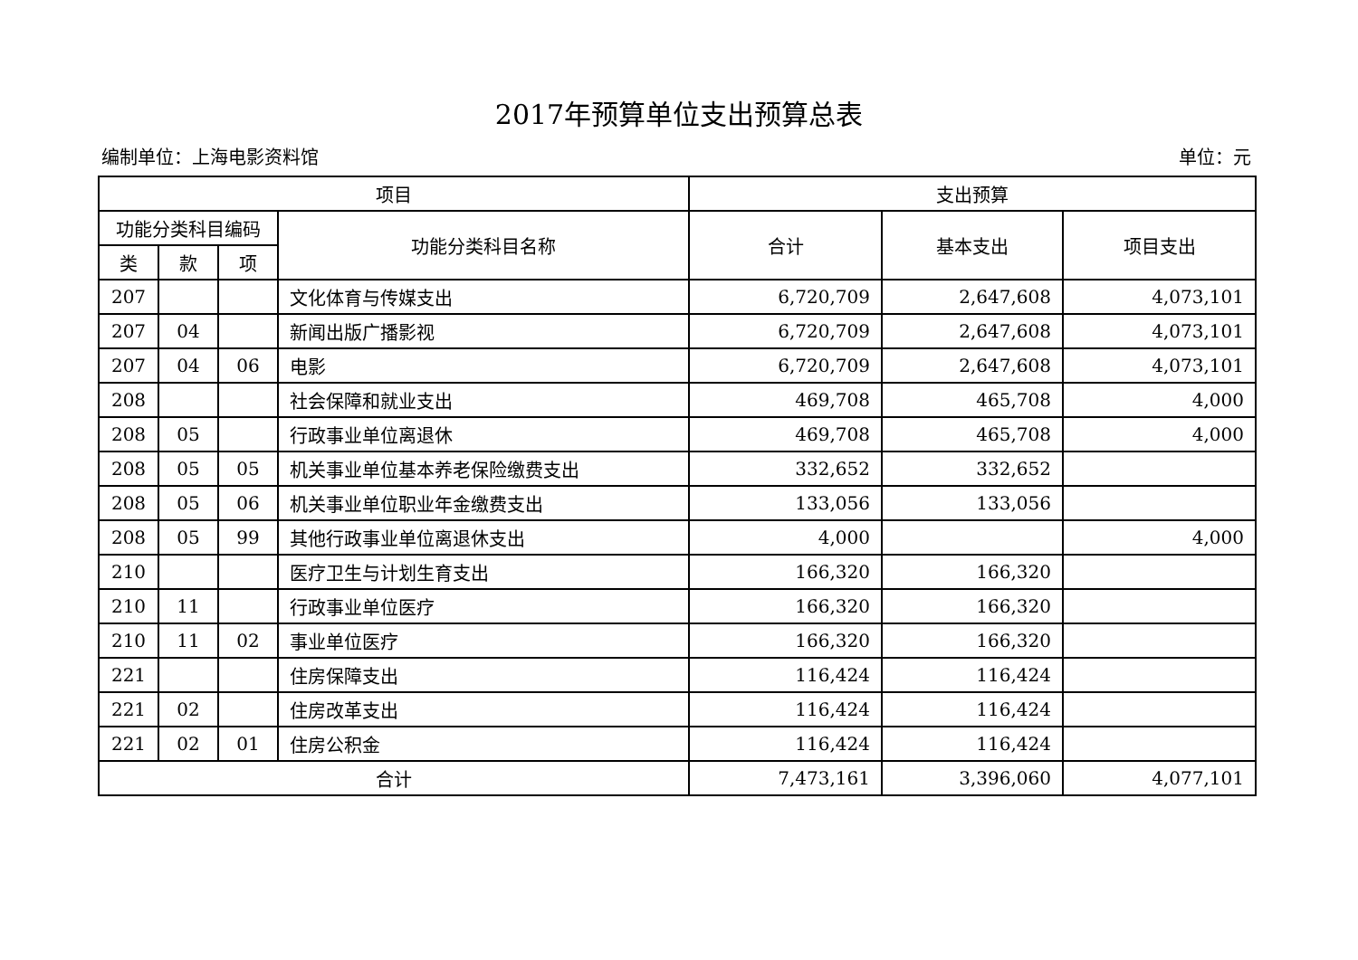2017年预算单位支出预算总表
编制单位：上海电影资料馆 单位：元
| 项目 | | | | 支出预算 | | |
| --- | --- | --- | --- | --- | --- | --- |
| 功能分类科目编码 | | | 功能分类科目名称 | 合计 | 基本支出 | 项目支出 |
| 类 | 款 | 项 | | | | |
| 207 | | | 文化体育与传媒支出 | 6,720,709 | 2,647,608 | 4,073,101 |
| 207 | 04 | | 新闻出版广播影视 | 6,720,709 | 2,647,608 | 4,073,101 |
| 207 | 04 | 06 | 电影 | 6,720,709 | 2,647,608 | 4,073,101 |
| 208 | | | 社会保障和就业支出 | 469,708 | 465,708 | 4,000 |
| 208 | 05 | | 行政事业单位离退休 | 469,708 | 465,708 | 4,000 |
| 208 | 05 | 05 | 机关事业单位基本养老保险缴费支出 | 332,652 | 332,652 | |
| 208 | 05 | 06 | 机关事业单位职业年金缴费支出 | 133,056 | 133,056 | |
| 208 | 05 | 99 | 其他行政事业单位离退休支出 | 4,000 | | 4,000 |
| 210 | | | 医疗卫生与计划生育支出 | 166,320 | 166,320 | |
| 210 | 11 | | 行政事业单位医疗 | 166,320 | 166,320 | |
| 210 | 11 | 02 | 事业单位医疗 | 166,320 | 166,320 | |
| 221 | | | 住房保障支出 | 116,424 | 116,424 | |
| 221 | 02 | | 住房改革支出 | 116,424 | 116,424 | |
| 221 | 02 | 01 | 住房公积金 | 116,424 | 116,424 | |
| 合计 | | | | 7,473,161 | 3,396,060 | 4,077,101 |